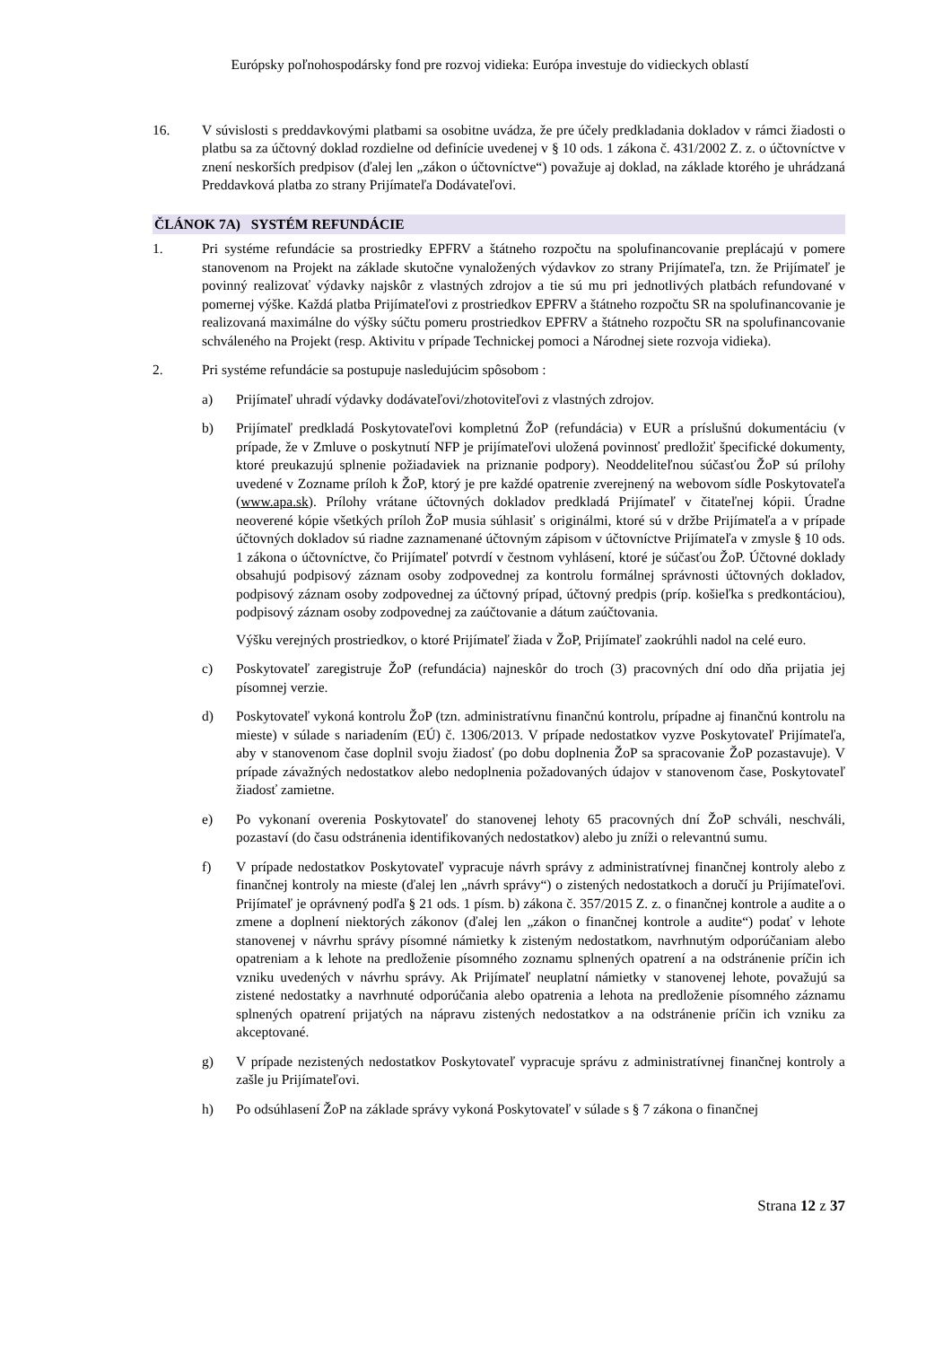Európsky poľnohospodársky fond pre rozvoj vidieka: Európa investuje do vidieckych oblastí
16. V súvislosti s preddavkovými platbami sa osobitne uvádza, že pre účely predkladania dokladov v rámci žiadosti o platbu sa za účtovný doklad rozdielne od definície uvedenej v § 10 ods. 1 zákona č. 431/2002 Z. z. o účtovníctve v znení neskorších predpisov (ďalej len „zákon o účtovníctve“) považuje aj doklad, na základe ktorého je uhrádzaná Preddavková platba zo strany Prijímateľa Dodávateľovi.
ČLÁNOK 7A) SYSTÉM REFUNDÁCIE
1. Pri systéme refundácie sa prostriedky EPFRV a štátneho rozpočtu na spolufinancovanie preplácajú v pomere stanovenom na Projekt na základe skutočne vynaložených výdavkov zo strany Prijímateľa, tzn. že Prijímateľ je povinný realizovať výdavky najskôr z vlastných zdrojov a tie sú mu pri jednotlivých platbách refundované v pomernej výške. Každá platba Prijímateľovi z prostriedkov EPFRV a štátneho rozpočtu SR na spolufinancovanie je realizovaná maximálne do výšky súčtu pomeru prostriedkov EPFRV a štátneho rozpočtu SR na spolufinancovanie schváleného na Projekt (resp. Aktivitu v prípade Technickej pomoci a Národnej siete rozvoja vidieka).
2. Pri systéme refundácie sa postupuje nasledujúcim spôsobom :
a) Prijímateľ uhradí výdavky dodávateľovi/zhotoviteľovi z vlastných zdrojov.
b) Prijímateľ predkladá Poskytovateľovi kompletnú ŽoP (refundácia) v EUR a príslušnú dokumentáciu (v prípade, že v Zmluve o poskytnutí NFP je prijímateľovi uložená povinnosť predložiť špecifické dokumenty, ktoré preukazujú splnenie požiadaviek na priznanie podpory). Neoddeliteľnou súčasťou ŽoP sú prílohy uvedené v Zozname príloh k ŽoP, ktorý je pre každé opatrenie zverejnený na webovom sídle Poskytovateľa (www.apa.sk). Prílohy vrátane účtovných dokladov predkladá Prijímateľ v čitateľnej kópii. Úradne neoverené kópie všetkých príloh ŽoP musia súhlasiť s originálmi, ktoré sú v držbe Prijímateľa a v prípade účtovných dokladov sú riadne zaznamenané účtovným zápisom v účtovníctve Prijímateľa v zmysle § 10 ods. 1 zákona o účtovníctve, čo Prijímateľ potvrdí v čestnom vyhlásení, ktoré je súčasťou ŽoP. Účtovné doklady obsahujú podpisový záznam osoby zodpovednej za kontrolu formálnej správnosti účtovných dokladov, podpisový záznam osoby zodpovednej za účtovný prípad, účtovný predpis (príp. košieľka s predkontáciou), podpisový záznam osoby zodpovednej za zaúčtovanie a dátum zaúčtovania.
Výšku verejných prostriedkov, o ktoré Prijímateľ žiada v ŽoP, Prijímateľ zaokrúhli nadol na celé euro.
c) Poskytovateľ zaregistruje ŽoP (refundácia) najneskôr do troch (3) pracovných dní odo dňa prijatia jej písomnej verzie.
d) Poskytovateľ vykoná kontrolu ŽoP (tzn. administratívnu finančnú kontrolu, prípadne aj finančnú kontrolu na mieste) v súlade s nariadením (EÚ) č. 1306/2013. V prípade nedostatkov vyzve Poskytovateľ Prijímateľa, aby v stanovenom čase doplnil svoju žiadosť (po dobu doplnenia ŽoP sa spracovanie ŽoP pozastavuje). V prípade závažných nedostatkov alebo nedoplnenia požadovaných údajov v stanovenom čase, Poskytovateľ žiadosť zamietne.
e) Po vykonaní overenia Poskytovateľ do stanovenej lehoty 65 pracovných dní ŽoP schváli, neschváli, pozastaví (do času odstránenia identifikovaných nedostatkov) alebo ju zníži o relevantnú sumu.
f) V prípade nedostatkov Poskytovateľ vypracuje návrh správy z administratívnej finančnej kontroly alebo z finančnej kontroly na mieste (ďalej len „návrh správy“) o zistených nedostatkoch a doručí ju Prijímateľovi. Prijímateľ je oprávnený podľa § 21 ods. 1 písm. b) zákona č. 357/2015 Z. z. o finančnej kontrole a audite a o zmene a doplnení niektorých zákonov (ďalej len „zákon o finančnej kontrole a audite“) podať v lehote stanovenej v návrhu správy písomné námietky k zisteným nedostatkom, navrhnutým odporúčaniam alebo opatreniam a k lehote na predloženie písomného zoznamu splnených opatrení a na odstránenie príčin ich vzniku uvedených v návrhu správy. Ak Prijímateľ neuplatní námietky v stanovenej lehote, považujú sa zistené nedostatky a navrhnuté odporúčania alebo opatrenia a lehota na predloženie písomného záznamu splnených opatrení prijatých na nápravu zistených nedostatkov a na odstránenie príčin ich vzniku za akceptované.
g) V prípade nezistených nedostatkov Poskytovateľ vypracuje správu z administratívnej finančnej kontroly a zašle ju Prijímateľovi.
h) Po odsúhlasení ŽoP na základe správy vykoná Poskytovateľ v súlade s § 7 zákona o finančnej
Strana 12 z 37